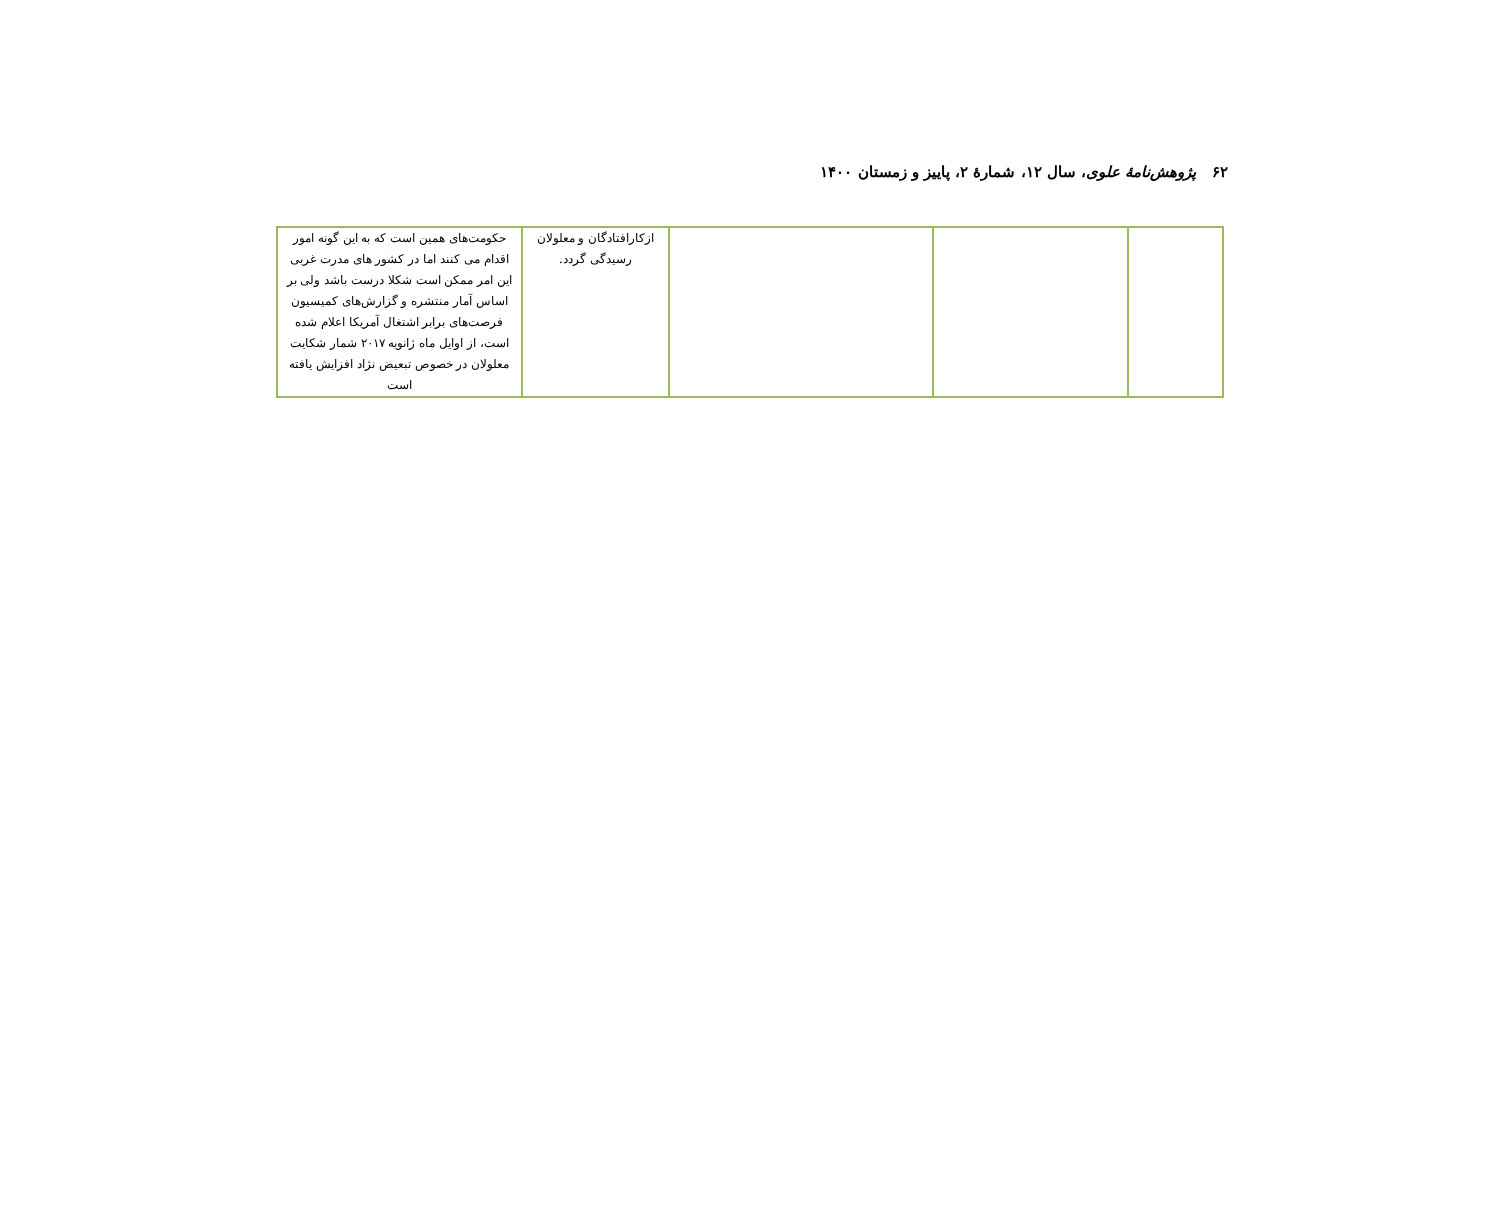۶۲ پژوهش‌نامهٔ علوی، سال ۱۲، شمارهٔ ۲، پاییز و زمستان ۱۴۰۰
| | | | ازکارافتادگان و معلولان رسیدگی گردد. | حکومت‌های همین است که به این گونه امور اقدام می کنند اما در کشور های مدرت غربی این امر ممکن است شکلا درست باشد ولی بر اساس آمار منتشره و گزارش‌های کمیسیون فرصت‌های برابر اشتغال آمریکا اعلام شده است، از اوایل ماه ژانویه ۲۰۱۷ شمار شکایت معلولان در خصوص تبعیض نژاد افزایش یافته است |